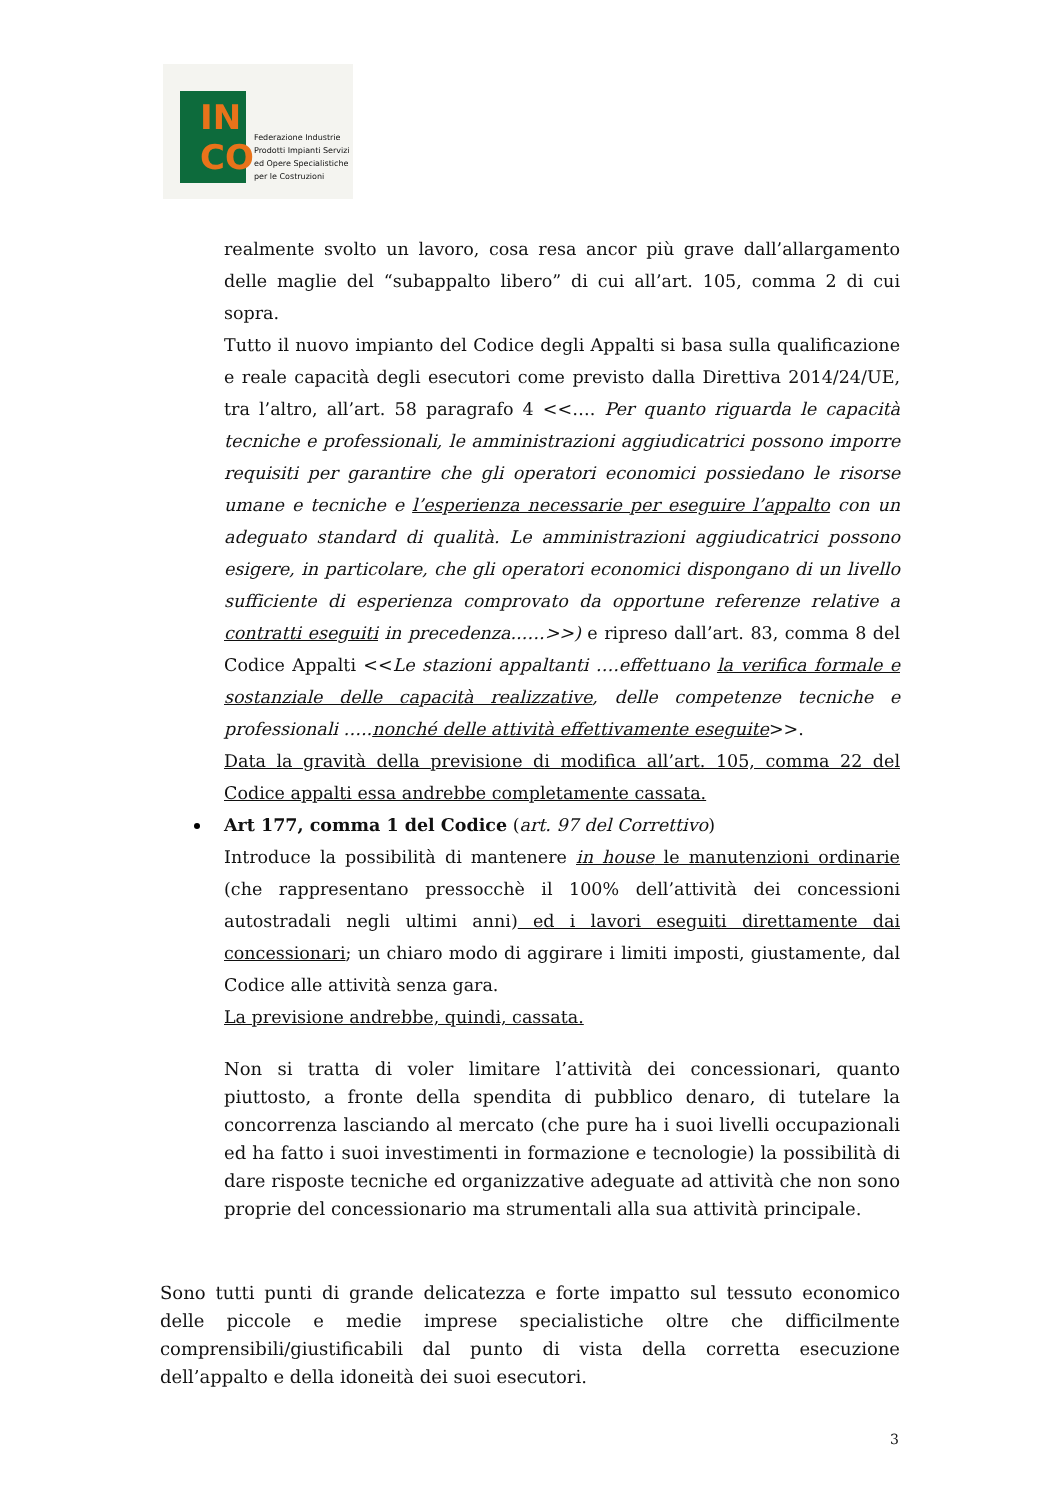IN
CO
Federazione Industrie
Prodotti Impianti Servizi
ed Opere Specialistiche
per le Costruzioni
realmente svolto un lavoro, cosa resa ancor più grave dall’allargamento delle maglie del “subappalto libero” di cui all’art. 105, comma 2 di cui sopra.
Tutto il nuovo impianto del Codice degli Appalti si basa sulla qualificazione e reale capacità degli esecutori come previsto dalla Direttiva 2014/24/UE, tra l’altro, all’art. 58 paragrafo 4 <<…. Per quanto riguarda le capacità tecniche e professionali, le amministrazioni aggiudicatrici possono imporre requisiti per garantire che gli operatori economici possiedano le risorse umane e tecniche e l’esperienza necessarie per eseguire l’appalto con un adeguato standard di qualità. Le amministrazioni aggiudicatrici possono esigere, in particolare, che gli operatori economici dispongano di un livello sufficiente di esperienza comprovato da opportune referenze relative a contratti eseguiti in precedenza..….>>) e ripreso dall’art. 83, comma 8 del Codice Appalti <<Le stazioni appaltanti ….effettuano la verifica formale e sostanziale delle capacità realizzative, delle competenze tecniche e professionali …..nonché delle attività effettivamente eseguite>>.
Data la gravità della previsione di modifica all’art. 105, comma 22 del Codice appalti essa andrebbe completamente cassata.
Art 177, comma 1 del Codice (art. 97 del Correttivo)
Introduce la possibilità di mantenere in house le manutenzioni ordinarie (che rappresentano pressocchè il 100% dell’attività dei concessioni autostradali negli ultimi anni) ed i lavori eseguiti direttamente dai concessionari; un chiaro modo di aggirare i limiti imposti, giustamente, dal Codice alle attività senza gara.
La previsione andrebbe, quindi, cassata.
Non si tratta di voler limitare l’attività dei concessionari, quanto piuttosto, a fronte della spendita di pubblico denaro, di tutelare la concorrenza lasciando al mercato (che pure ha i suoi livelli occupazionali ed ha fatto i suoi investimenti in formazione e tecnologie) la possibilità di dare risposte tecniche ed organizzative adeguate ad attività che non sono proprie del concessionario ma strumentali alla sua attività principale.
Sono tutti punti di grande delicatezza e forte impatto sul tessuto economico delle piccole e medie imprese specialistiche oltre che difficilmente comprensibili/giustificabili dal punto di vista della corretta esecuzione dell’appalto e della idoneità dei suoi esecutori.
3